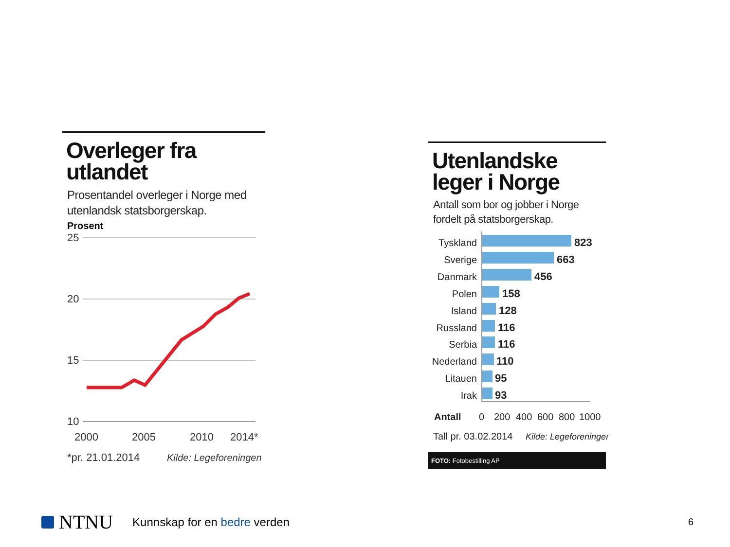Overleger fra utlandet
Prosentandel overleger i Norge med utenlandsk statsborgerskap.
Prosent
25
20
15
10
2000
2005
2010
2014*
*pr. 21.01.2014
Kilde: Legeforeningen
Utenlandske leger i Norge
Antall som bor og jobber i Norge fordelt på statsborgerskap.
Tyskland
Sverige
Danmark
Polen
Island
Russland
Serbia
Nederland
Litauen
Irak
823
663
456
158
128
116
116
110
95
93
Antall
0
200
400
600
800
1000
Tall pr. 03.02.2014
Kilde: Legeforeningen
FOTO: Fotobestilling AP
NTNU
Kunnskap for en bedre verden
6